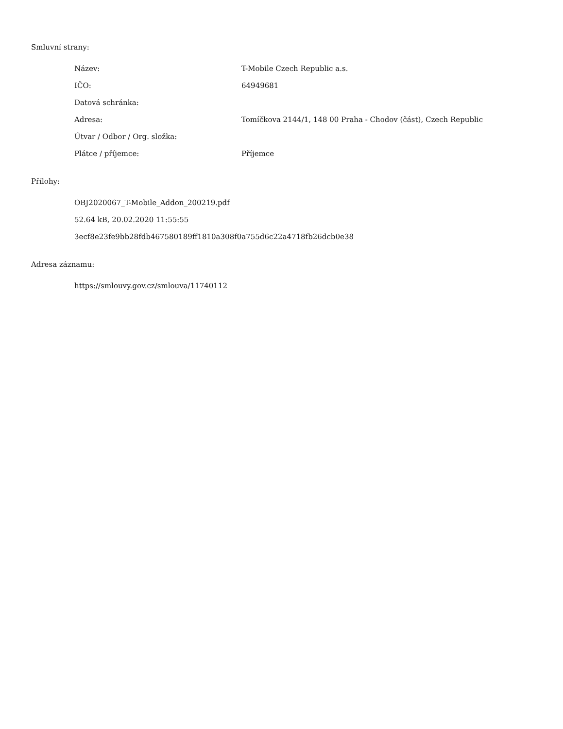Smluvní strany:
| Název: | T-Mobile Czech Republic a.s. |
| IČO: | 64949681 |
| Datová schránka: | |
| Adresa: | Tomíčkova 2144/1, 148 00 Praha - Chodov (část), Czech Republic |
| Útvar / Odbor / Org. složka: | |
| Plátce / příjemce: | Příjemce |
Přílohy:
OBJ2020067_T-Mobile_Addon_200219.pdf
52.64 kB, 20.02.2020 11:55:55
3ecf8e23fe9bb28fdb467580189ff1810a308f0a755d6c22a4718fb26dcb0e38
Adresa záznamu:
https://smlouvy.gov.cz/smlouva/11740112